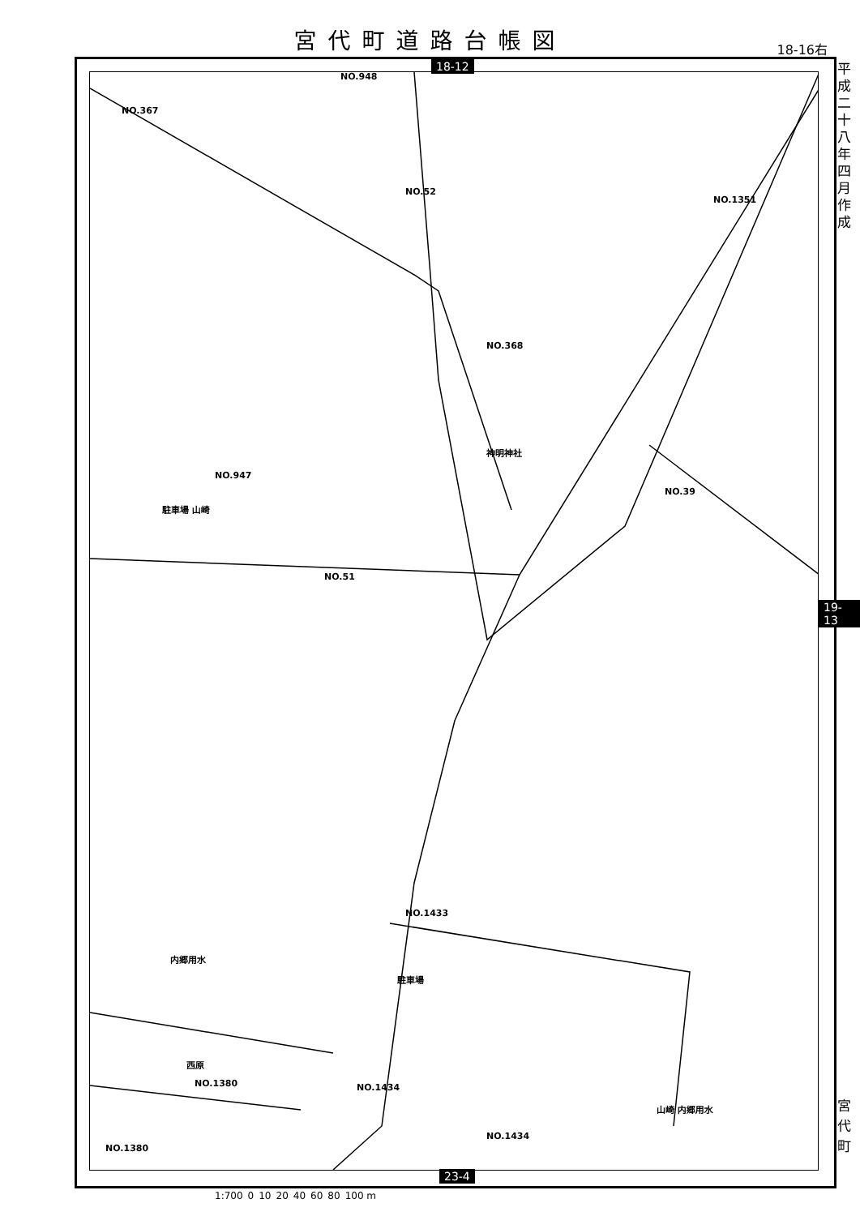宮代町道路台帳図
18-16右
18-12
23-4
19-13
NO.948
NO.367
NO.52
NO.368
NO.1351
神明神社
NO.39
NO.51
駐車場 山崎
NO.947
NO.1433
駐車場
内郷用水
西原
NO.1380 NO.1434
NO.1380
NO.1434
山崎 内郷用水
平成二十八年四月作成
宮代町
1:700 0 10 20 40 60 80 100 m